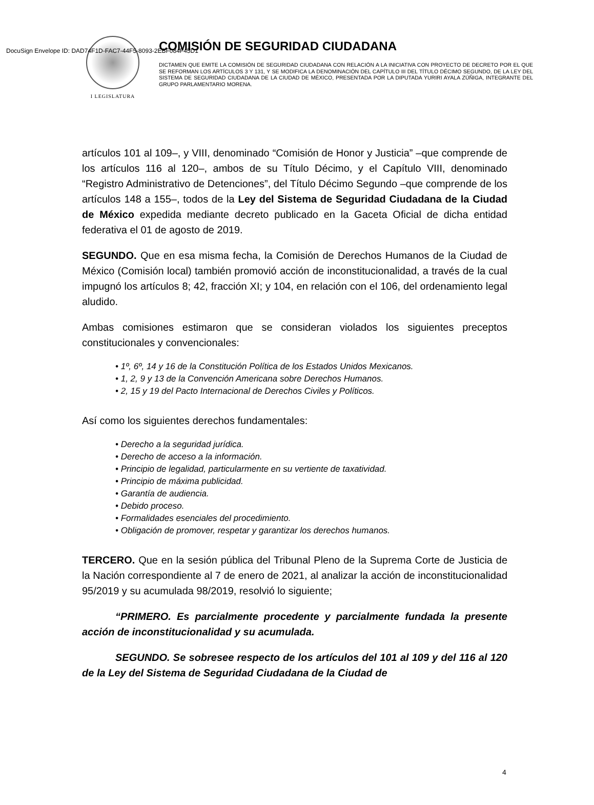DocuSign Envelope ID: DAD74F1D-FAC7-44F5-8093-2EBF084F45D1
I LEGISLATURA
COMISIÓN DE SEGURIDAD CIUDADANA
DICTAMEN QUE EMITE LA COMISIÓN DE SEGURIDAD CIUDADANA CON RELACIÓN A LA INICIATIVA CON PROYECTO DE DECRETO POR EL QUE SE REFORMAN LOS ARTÍCULOS 3 Y 131, Y SE MODIFICA LA DENOMINACIÓN DEL CAPÍTULO III DEL TÍTULO DÉCIMO SEGUNDO, DE LA LEY DEL SISTEMA DE SEGURIDAD CIUDADANA DE LA CIUDAD DE MÉXICO, PRESENTADA POR LA DIPUTADA YURIRI AYALA ZÚÑIGA, INTEGRANTE DEL GRUPO PARLAMENTARIO MORENA.
artículos 101 al 109–, y VIII, denominado “Comisión de Honor y Justicia” –que comprende de los artículos 116 al 120–, ambos de su Título Décimo, y el Capítulo VIII, denominado “Registro Administrativo de Detenciones”, del Título Décimo Segundo –que comprende de los artículos 148 a 155–, todos de la Ley del Sistema de Seguridad Ciudadana de la Ciudad de México expedida mediante decreto publicado en la Gaceta Oficial de dicha entidad federativa el 01 de agosto de 2019.
SEGUNDO. Que en esa misma fecha, la Comisión de Derechos Humanos de la Ciudad de México (Comisión local) también promovió acción de inconstitucionalidad, a través de la cual impugnó los artículos 8; 42, fracción XI; y 104, en relación con el 106, del ordenamiento legal aludido.
Ambas comisiones estimaron que se consideran violados los siguientes preceptos constitucionales y convencionales:
• 1º, 6º, 14 y 16 de la Constitución Política de los Estados Unidos Mexicanos.
• 1, 2, 9 y 13 de la Convención Americana sobre Derechos Humanos.
• 2, 15 y 19 del Pacto Internacional de Derechos Civiles y Políticos.
Así como los siguientes derechos fundamentales:
• Derecho a la seguridad jurídica.
• Derecho de acceso a la información.
• Principio de legalidad, particularmente en su vertiente de taxatividad.
• Principio de máxima publicidad.
• Garantía de audiencia.
• Debido proceso.
• Formalidades esenciales del procedimiento.
• Obligación de promover, respetar y garantizar los derechos humanos.
TERCERO. Que en la sesión pública del Tribunal Pleno de la Suprema Corte de Justicia de la Nación correspondiente al 7 de enero de 2021, al analizar la acción de inconstitucionalidad 95/2019 y su acumulada 98/2019, resolvió lo siguiente;
“PRIMERO. Es parcialmente procedente y parcialmente fundada la presente acción de inconstitucionalidad y su acumulada.
SEGUNDO. Se sobresee respecto de los artículos del 101 al 109 y del 116 al 120 de la Ley del Sistema de Seguridad Ciudadana de la Ciudad de
4